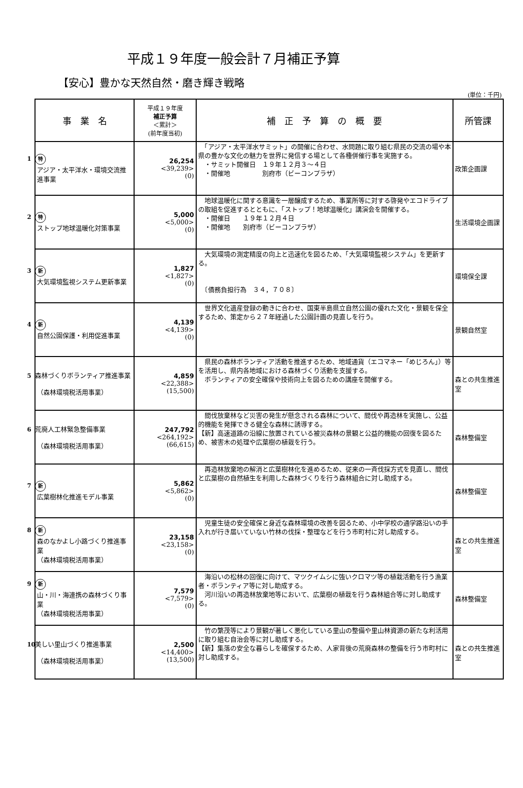平成１９年度一般会計７月補正予算
【安心】豊かな天然自然・磨き輝き戦略
(単位：千円)
| 事 業 名 | 平成１９年度 補正予算 ＜累計＞ (前年度当初) | 補 正 予 算 の 概 要 | 所管課 |
| --- | --- | --- | --- |
| 1 特 アジア・太平洋水・環境交流推進事業 | 26,254 <39,239> (0) | 「アジア・太平洋水サミット」の開催に合わせ、水問題に取り組む県民の交流の場や本県の豊かな文化の魅力を世界に発信する場として各種併催行事を実施する。 ・サミット開催日 １９年１２月３～４日 ・開催地 別府市（ビーコンプラザ） | 政策企画課 |
| 2 特 ストップ地球温暖化対策事業 | 5,000 <5,000> (0) | 地球温暖化に関する意識を一層醸成するため、事業所等に対する啓発やエコドライブの取組を促進するとともに、「ストップ！地球温暖化」講演会を開催する。 ・開催日 １９年１２月４日 ・開催地 別府市（ビーコンプラザ） | 生活環境企画課 |
| 3 新 大気環境監視システム更新事業 | 1,827 <1,827> (0) | 大気環境の測定精度の向上と迅速化を図るため、「大気環境監視システム」を更新する。 〔債務負担行為 ３４，７０８〕 | 環境保全課 |
| 4 新 自然公園保護・利用促進事業 | 4,139 <4,139> (0) | 世界文化遺産登録の動きに合わせ、国東半島県立自然公園の優れた文化・景観を保全するため、策定から２７年経過した公園計画の見直しを行う。 | 景観自然室 |
| 5 森林づくりボランティア推進事業 （森林環境税活用事業） | 4,859 <22,388> (15,500) | 県民の森林ボランティア活動を推進するため、地域通貨（エコマネー「めじろん」）等を活用し、県内各地域における森林づくり活動を支援する。 ボランティアの安全確保や技術向上を図るための講座を開催する。 | 森との共生推進室 |
| 6 荒廃人工林緊急整備事業 （森林環境税活用事業） | 247,792 <264,192> (66,615) | 間伐放棄林など災害の発生が懸念される森林について、間伐や再造林を実施し、公益的機能を発揮できる健全な森林に誘導する。 【新】高速道路の沿線に放置されている被災森林の景観と公益的機能の回復を図るため、被害木の処理や広葉樹の植栽を行う。 | 森林整備室 |
| 7 新 広葉樹林化推進モデル事業 | 5,862 <5,862> (0) | 再造林放棄地の解消と広葉樹林化を進めるため、従来の一斉伐採方式を見直し、間伐と広葉樹の自然植生を利用した森林づくりを行う森林組合に対し助成する。 | 森林整備室 |
| 8 新 森のなかよし小路づくり推進事業 （森林環境税活用事業） | 23,158 <23,158> (0) | 児童生徒の安全確保と身近な森林環境の改善を図るため、小中学校の通学路沿いの手入れが行き届いていない竹林の伐採・整理などを行う市町村に対し助成する。 | 森との共生推進室 |
| 9 新 山・川・海連携の森林づくり事業 （森林環境税活用事業） | 7,579 <7,579> (0) | 海沿いの松林の回復に向けて、マツクイムシに強いクロマツ等の植栽活動を行う漁業者・ボランティア等に対し助成する。 河川沿いの再造林放棄地等において、広葉樹の植栽を行う森林組合等に対し助成する。 | 森林整備室 |
| 10 美しい里山づくり推進事業 （森林環境税活用事業） | 2,500 <14,400> (13,500) | 竹の繁茂等により景観が著しく悪化している里山の整備や里山林資源の新たな利活用に取り組む自治会等に対し助成する。 【新】集落の安全な暮らしを確保するため、人家背後の荒廃森林の整備を行う市町村に対し助成する。 | 森との共生推進室 |